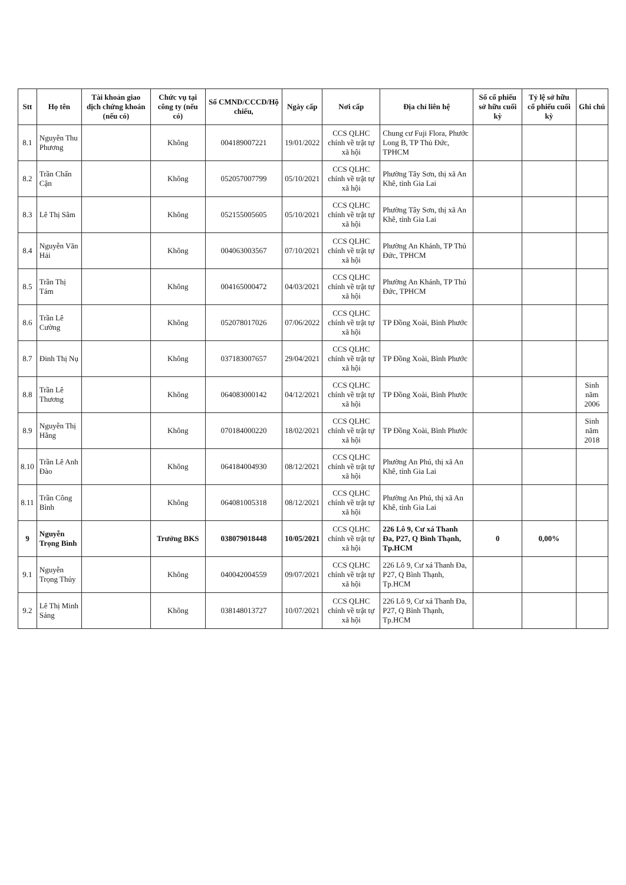| Stt | Họ tên | Tài khoản giao dịch chứng khoán (nếu có) | Chức vụ tại công ty (nếu có) | Số CMND/CCCD/Hộ chiếu, | Ngày cấp | Nơi cấp | Địa chỉ liên hệ | Số cổ phiếu sở hữu cuối kỳ | Tỷ lệ sở hữu cổ phiếu cuối kỳ | Ghi chú |
| --- | --- | --- | --- | --- | --- | --- | --- | --- | --- | --- |
| 8.1 | Nguyễn Thu Phương | | Không | 004189007221 | 19/01/2022 | CCS QLHC chính về trật tự xã hội | Chung cư Fuji Flora, Phước Long B, TP Thủ Đức, TPHCM | | | |
| 8.2 | Trần Chấn Cận | | Không | 052057007799 | 05/10/2021 | CCS QLHC chính về trật tự xã hội | Phường Tây Sơn, thị xã An Khê, tỉnh Gia Lai | | | |
| 8.3 | Lê Thị Sâm | | Không | 052155005605 | 05/10/2021 | CCS QLHC chính về trật tự xã hội | Phường Tây Sơn, thị xã An Khê, tỉnh Gia Lai | | | |
| 8.4 | Nguyễn Văn Hải | | Không | 004063003567 | 07/10/2021 | CCS QLHC chính về trật tự xã hội | Phường An Khánh, TP Thủ Đức, TPHCM | | | |
| 8.5 | Trần Thị Tám | | Không | 004165000472 | 04/03/2021 | CCS QLHC chính về trật tự xã hội | Phường An Khánh, TP Thủ Đức, TPHCM | | | |
| 8.6 | Trần Lê Cường | | Không | 052078017026 | 07/06/2022 | CCS QLHC chính về trật tự xã hội | TP Đồng Xoài, Bình Phước | | | |
| 8.7 | Đinh Thị Nụ | | Không | 037183007657 | 29/04/2021 | CCS QLHC chính về trật tự xã hội | TP Đồng Xoài, Bình Phước | | | |
| 8.8 | Trần Lê Thương | | Không | 064083000142 | 04/12/2021 | CCS QLHC chính về trật tự xã hội | TP Đồng Xoài, Bình Phước | | | Sinh năm 2006 |
| 8.9 | Nguyễn Thị Hằng | | Không | 070184000220 | 18/02/2021 | CCS QLHC chính về trật tự xã hội | TP Đồng Xoài, Bình Phước | | | Sinh năm 2018 |
| 8.10 | Trần Lê Anh Đào | | Không | 064184004930 | 08/12/2021 | CCS QLHC chính về trật tự xã hội | Phường An Phú, thị xã An Khê, tỉnh Gia Lai | | | |
| 8.11 | Trần Công Bình | | Không | 064081005318 | 08/12/2021 | CCS QLHC chính về trật tự xã hội | Phường An Phú, thị xã An Khê, tỉnh Gia Lai | | | |
| 9 | Nguyễn Trọng Bình | | Trưởng BKS | 038079018448 | 10/05/2021 | CCS QLHC chính về trật tự xã hội | 226 Lô 9, Cư xá Thanh Đa, P27, Q Bình Thạnh, Tp.HCM | 0 | 0,00% | |
| 9.1 | Nguyễn Trọng Thủy | | Không | 040042004559 | 09/07/2021 | CCS QLHC chính về trật tự xã hội | 226 Lô 9, Cư xá Thanh Đa, P27, Q Bình Thạnh, Tp.HCM | | | |
| 9.2 | Lê Thị Minh Sáng | | Không | 038148013727 | 10/07/2021 | CCS QLHC chính về trật tự xã hội | 226 Lô 9, Cư xá Thanh Đa, P27, Q Bình Thạnh, Tp.HCM | | | |